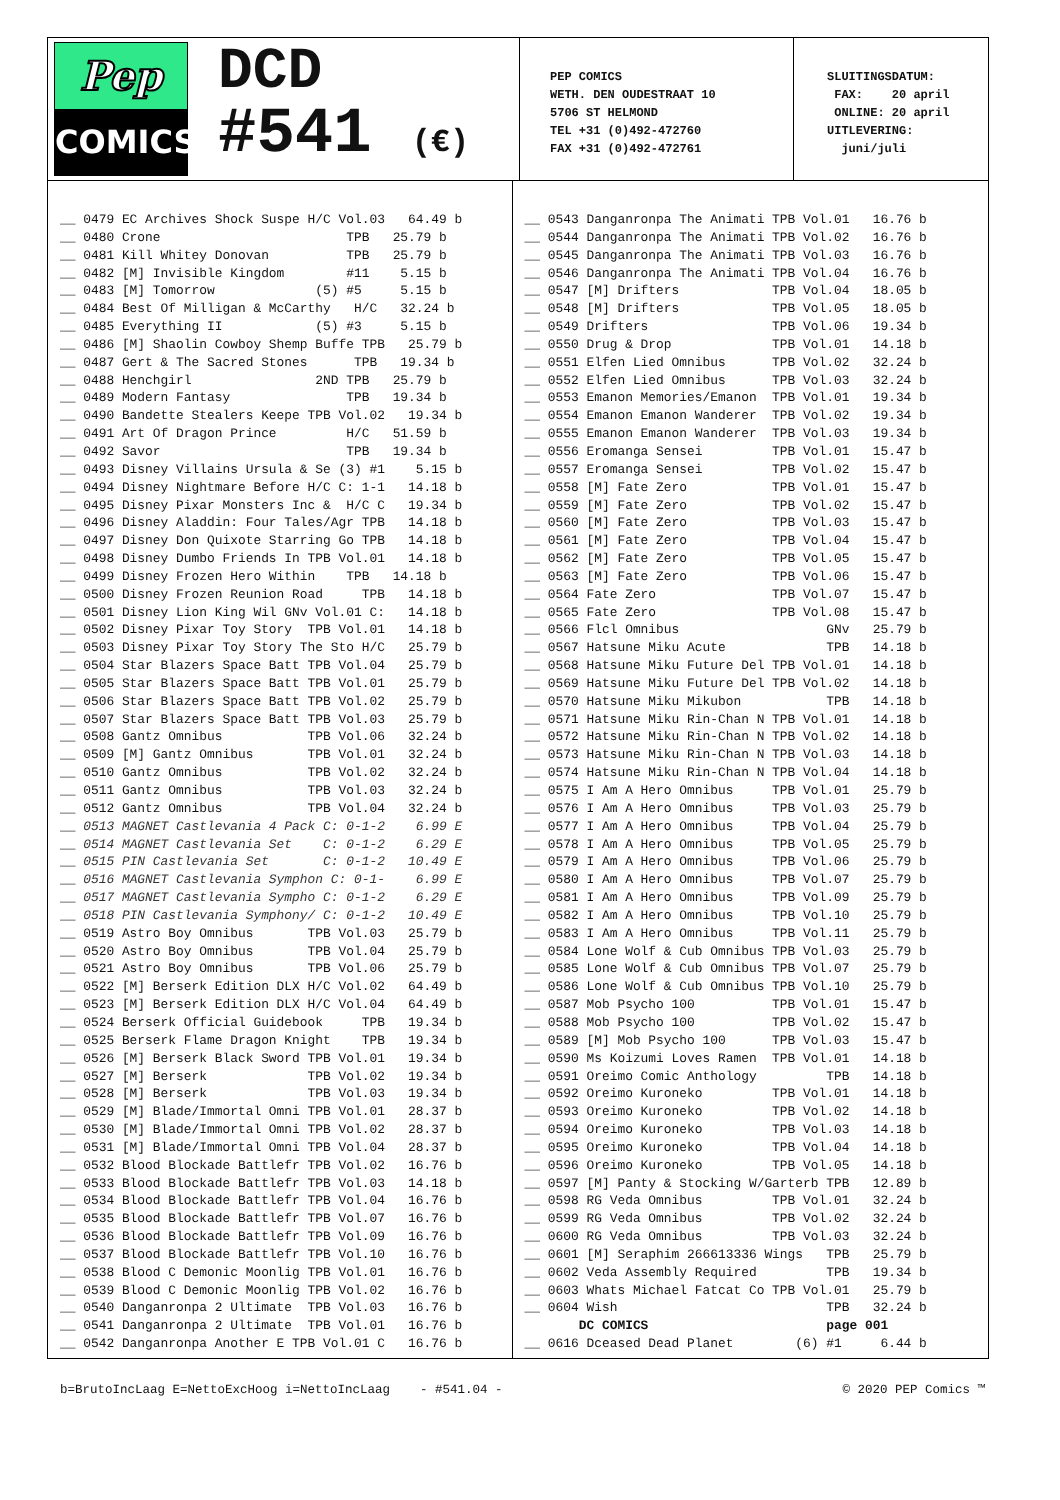Pep
COMICS
DCD
#541 (€)
PEP COMICS WETH. DEN OUDESTRAAT 10 5706 ST HELMOND TEL +31 (0)492-472760 FAX +31 (0)492-472761
SLUITINGSDATUM: FAX: 20 april ONLINE: 20 april UITLEVERING: juni/juli
__ 0479 EC Archives Shock Suspe H/C Vol.03 64.49 b __ 0480 Crone TPB 25.79 b __ 0481 Kill Whitey Donovan TPB 25.79 b __ 0482 [M] Invisible Kingdom #11 5.15 b __ 0483 [M] Tomorrow (5) #5 5.15 b __ 0484 Best Of Milligan & McCarthy H/C 32.24 b __ 0485 Everything II (5) #3 5.15 b __ 0486 [M] Shaolin Cowboy Shemp Buffe TPB 25.79 b __ 0487 Gert & The Sacred Stones TPB 19.34 b __ 0488 Henchgirl 2ND TPB 25.79 b __ 0489 Modern Fantasy TPB 19.34 b __ 0490 Bandette Stealers Keepe TPB Vol.02 19.34 b __ 0491 Art Of Dragon Prince H/C 51.59 b __ 0492 Savor TPB 19.34 b __ 0493 Disney Villains Ursula & Se (3) #1 5.15 b __ 0494 Disney Nightmare Before H/C C: 1-1 14.18 b __ 0495 Disney Pixar Monsters Inc & H/C C 19.34 b __ 0496 Disney Aladdin: Four Tales/Agr TPB 14.18 b __ 0497 Disney Don Quixote Starring Go TPB 14.18 b __ 0498 Disney Dumbo Friends In TPB Vol.01 14.18 b __ 0499 Disney Frozen Hero Within TPB 14.18 b __ 0500 Disney Frozen Reunion Road TPB 14.18 b __ 0501 Disney Lion King Wil GNv Vol.01 C: 14.18 b __ 0502 Disney Pixar Toy Story TPB Vol.01 14.18 b __ 0503 Disney Pixar Toy Story The Sto H/C 25.79 b __ 0504 Star Blazers Space Batt TPB Vol.04 25.79 b __ 0505 Star Blazers Space Batt TPB Vol.01 25.79 b __ 0506 Star Blazers Space Batt TPB Vol.02 25.79 b __ 0507 Star Blazers Space Batt TPB Vol.03 25.79 b __ 0508 Gantz Omnibus TPB Vol.06 32.24 b __ 0509 [M] Gantz Omnibus TPB Vol.01 32.24 b __ 0510 Gantz Omnibus TPB Vol.02 32.24 b __ 0511 Gantz Omnibus TPB Vol.03 32.24 b __ 0512 Gantz Omnibus TPB Vol.04 32.24 b __ 0513 MAGNET Castlevania 4 Pack C: 0-1-2 6.99 E __ 0514 MAGNET Castlevania Set C: 0-1-2 6.29 E __ 0515 PIN Castlevania Set C: 0-1-2 10.49 E __ 0516 MAGNET Castlevania Symphon C: 0-1- 6.99 E __ 0517 MAGNET Castlevania Sympho C: 0-1-2 6.29 E __ 0518 PIN Castlevania Symphony/ C: 0-1-2 10.49 E __ 0519 Astro Boy Omnibus TPB Vol.03 25.79 b __ 0520 Astro Boy Omnibus TPB Vol.04 25.79 b __ 0521 Astro Boy Omnibus TPB Vol.06 25.79 b __ 0522 [M] Berserk Edition DLX H/C Vol.02 64.49 b __ 0523 [M] Berserk Edition DLX H/C Vol.04 64.49 b __ 0524 Berserk Official Guidebook TPB 19.34 b __ 0525 Berserk Flame Dragon Knight TPB 19.34 b __ 0526 [M] Berserk Black Sword TPB Vol.01 19.34 b __ 0527 [M] Berserk TPB Vol.02 19.34 b __ 0528 [M] Berserk TPB Vol.03 19.34 b __ 0529 [M] Blade/Immortal Omni TPB Vol.01 28.37 b __ 0530 [M] Blade/Immortal Omni TPB Vol.02 28.37 b __ 0531 [M] Blade/Immortal Omni TPB Vol.04 28.37 b __ 0532 Blood Blockade Battlefr TPB Vol.02 16.76 b __ 0533 Blood Blockade Battlefr TPB Vol.03 14.18 b __ 0534 Blood Blockade Battlefr TPB Vol.04 16.76 b __ 0535 Blood Blockade Battlefr TPB Vol.07 16.76 b __ 0536 Blood Blockade Battlefr TPB Vol.09 16.76 b __ 0537 Blood Blockade Battlefr TPB Vol.10 16.76 b __ 0538 Blood C Demonic Moonlig TPB Vol.01 16.76 b __ 0539 Blood C Demonic Moonlig TPB Vol.02 16.76 b __ 0540 Danganronpa 2 Ultimate TPB Vol.03 16.76 b __ 0541 Danganronpa 2 Ultimate TPB Vol.01 16.76 b __ 0542 Danganronpa Another E TPB Vol.01 C 16.76 b
__ 0543 Danganronpa The Animati TPB Vol.01 16.76 b __ 0544 Danganronpa The Animati TPB Vol.02 16.76 b __ 0545 Danganronpa The Animati TPB Vol.03 16.76 b __ 0546 Danganronpa The Animati TPB Vol.04 16.76 b __ 0547 [M] Drifters TPB Vol.04 18.05 b __ 0548 [M] Drifters TPB Vol.05 18.05 b __ 0549 Drifters TPB Vol.06 19.34 b __ 0550 Drug & Drop TPB Vol.01 14.18 b __ 0551 Elfen Lied Omnibus TPB Vol.02 32.24 b __ 0552 Elfen Lied Omnibus TPB Vol.03 32.24 b __ 0553 Emanon Memories/Emanon TPB Vol.01 19.34 b __ 0554 Emanon Emanon Wanderer TPB Vol.02 19.34 b __ 0555 Emanon Emanon Wanderer TPB Vol.03 19.34 b __ 0556 Eromanga Sensei TPB Vol.01 15.47 b __ 0557 Eromanga Sensei TPB Vol.02 15.47 b __ 0558 [M] Fate Zero TPB Vol.01 15.47 b __ 0559 [M] Fate Zero TPB Vol.02 15.47 b __ 0560 [M] Fate Zero TPB Vol.03 15.47 b __ 0561 [M] Fate Zero TPB Vol.04 15.47 b __ 0562 [M] Fate Zero TPB Vol.05 15.47 b __ 0563 [M] Fate Zero TPB Vol.06 15.47 b __ 0564 Fate Zero TPB Vol.07 15.47 b __ 0565 Fate Zero TPB Vol.08 15.47 b __ 0566 Flcl Omnibus GNv 25.79 b __ 0567 Hatsune Miku Acute TPB 14.18 b __ 0568 Hatsune Miku Future Del TPB Vol.01 14.18 b __ 0569 Hatsune Miku Future Del TPB Vol.02 14.18 b __ 0570 Hatsune Miku Mikubon TPB 14.18 b __ 0571 Hatsune Miku Rin-Chan N TPB Vol.01 14.18 b __ 0572 Hatsune Miku Rin-Chan N TPB Vol.02 14.18 b __ 0573 Hatsune Miku Rin-Chan N TPB Vol.03 14.18 b __ 0574 Hatsune Miku Rin-Chan N TPB Vol.04 14.18 b __ 0575 I Am A Hero Omnibus TPB Vol.01 25.79 b __ 0576 I Am A Hero Omnibus TPB Vol.03 25.79 b __ 0577 I Am A Hero Omnibus TPB Vol.04 25.79 b __ 0578 I Am A Hero Omnibus TPB Vol.05 25.79 b __ 0579 I Am A Hero Omnibus TPB Vol.06 25.79 b __ 0580 I Am A Hero Omnibus TPB Vol.07 25.79 b __ 0581 I Am A Hero Omnibus TPB Vol.09 25.79 b __ 0582 I Am A Hero Omnibus TPB Vol.10 25.79 b __ 0583 I Am A Hero Omnibus TPB Vol.11 25.79 b __ 0584 Lone Wolf & Cub Omnibus TPB Vol.03 25.79 b __ 0585 Lone Wolf & Cub Omnibus TPB Vol.07 25.79 b __ 0586 Lone Wolf & Cub Omnibus TPB Vol.10 25.79 b __ 0587 Mob Psycho 100 TPB Vol.01 15.47 b __ 0588 Mob Psycho 100 TPB Vol.02 15.47 b __ 0589 [M] Mob Psycho 100 TPB Vol.03 15.47 b __ 0590 Ms Koizumi Loves Ramen TPB Vol.01 14.18 b __ 0591 Oreimo Comic Anthology TPB 14.18 b __ 0592 Oreimo Kuroneko TPB Vol.01 14.18 b __ 0593 Oreimo Kuroneko TPB Vol.02 14.18 b __ 0594 Oreimo Kuroneko TPB Vol.03 14.18 b __ 0595 Oreimo Kuroneko TPB Vol.04 14.18 b __ 0596 Oreimo Kuroneko TPB Vol.05 14.18 b __ 0597 [M] Panty & Stocking W/Garterb TPB 12.89 b __ 0598 RG Veda Omnibus TPB Vol.01 32.24 b __ 0599 RG Veda Omnibus TPB Vol.02 32.24 b __ 0600 RG Veda Omnibus TPB Vol.03 32.24 b __ 0601 [M] Seraphim 266613336 Wings TPB 25.79 b __ 0602 Veda Assembly Required TPB 19.34 b __ 0603 Whats Michael Fatcat Co TPB Vol.01 25.79 b __ 0604 Wish TPB 32.24 b DC COMICS page 001 __ 0616 Dceased Dead Planet (6) #1 6.44 b
b=BrutoIncLaag E=NettoExcHoog i=NettoIncLaag - #541.04 - © 2020 PEP Comics ™